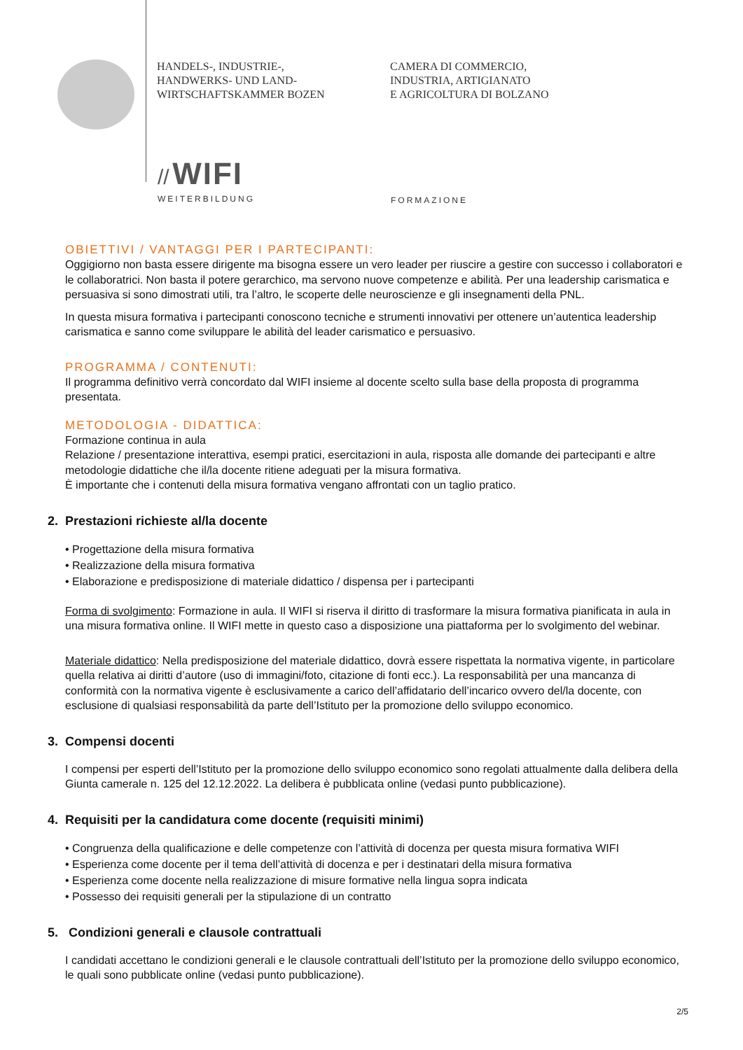HANDELS-, INDUSTRIE-,
HANDWERKS- UND LAND-
WIRTSCHAFTSKAMMER BOZEN
CAMERA DI COMMERCIO,
INDUSTRIA, ARTIGIANATO
E AGRICOLTURA DI BOLZANO
// WIFI
WEITERBILDUNG
FORMAZIONE
OBIETTIVI / VANTAGGI PER I PARTECIPANTI:
Oggigiorno non basta essere dirigente ma bisogna essere un vero leader per riuscire a gestire con successo i collaboratori e le collaboratrici. Non basta il potere gerarchico, ma servono nuove competenze e abilità. Per una leadership carismatica e persuasiva si sono dimostrati utili, tra l’altro, le scoperte delle neuroscienze e gli insegnamenti della PNL.
In questa misura formativa i partecipanti conoscono tecniche e strumenti innovativi per ottenere un’autentica leadership carismatica e sanno come sviluppare le abilità del leader carismatico e persuasivo.
PROGRAMMA / CONTENUTI:
Il programma definitivo verrà concordato dal WIFI insieme al docente scelto sulla base della proposta di programma presentata.
METODOLOGIA - DIDATTICA:
Formazione continua in aula
Relazione / presentazione interattiva, esempi pratici, esercitazioni in aula, risposta alle domande dei partecipanti e altre metodologie didattiche che il/la docente ritiene adeguati per la misura formativa.
È importante che i contenuti della misura formativa vengano affrontati con un taglio pratico.
2. Prestazioni richieste al/la docente
• Progettazione della misura formativa
• Realizzazione della misura formativa
• Elaborazione e predisposizione di materiale didattico / dispensa per i partecipanti
Forma di svolgimento: Formazione in aula. Il WIFI si riserva il diritto di trasformare la misura formativa pianificata in aula in una misura formativa online. Il WIFI mette in questo caso a disposizione una piattaforma per lo svolgimento del webinar.
Materiale didattico: Nella predisposizione del materiale didattico, dovrà essere rispettata la normativa vigente, in particolare quella relativa ai diritti d’autore (uso di immagini/foto, citazione di fonti ecc.). La responsabilità per una mancanza di conformità con la normativa vigente è esclusivamente a carico dell’affidatario dell’incarico ovvero del/la docente, con esclusione di qualsiasi responsabilità da parte dell’Istituto per la promozione dello sviluppo economico.
3. Compensi docenti
I compensi per esperti dell’Istituto per la promozione dello sviluppo economico sono regolati attualmente dalla delibera della Giunta camerale n. 125 del 12.12.2022. La delibera è pubblicata online (vedasi punto pubblicazione).
4. Requisiti per la candidatura come docente (requisiti minimi)
• Congruenza della qualificazione e delle competenze con l’attività di docenza per questa misura formativa WIFI
• Esperienza come docente per il tema dell’attività di docenza e per i destinatari della misura formativa
• Esperienza come docente nella realizzazione di misure formative nella lingua sopra indicata
• Possesso dei requisiti generali per la stipulazione di un contratto
5. Condizioni generali e clausole contrattuali
I candidati accettano le condizioni generali e le clausole contrattuali dell’Istituto per la promozione dello sviluppo economico, le quali sono pubblicate online (vedasi punto pubblicazione).
2/5